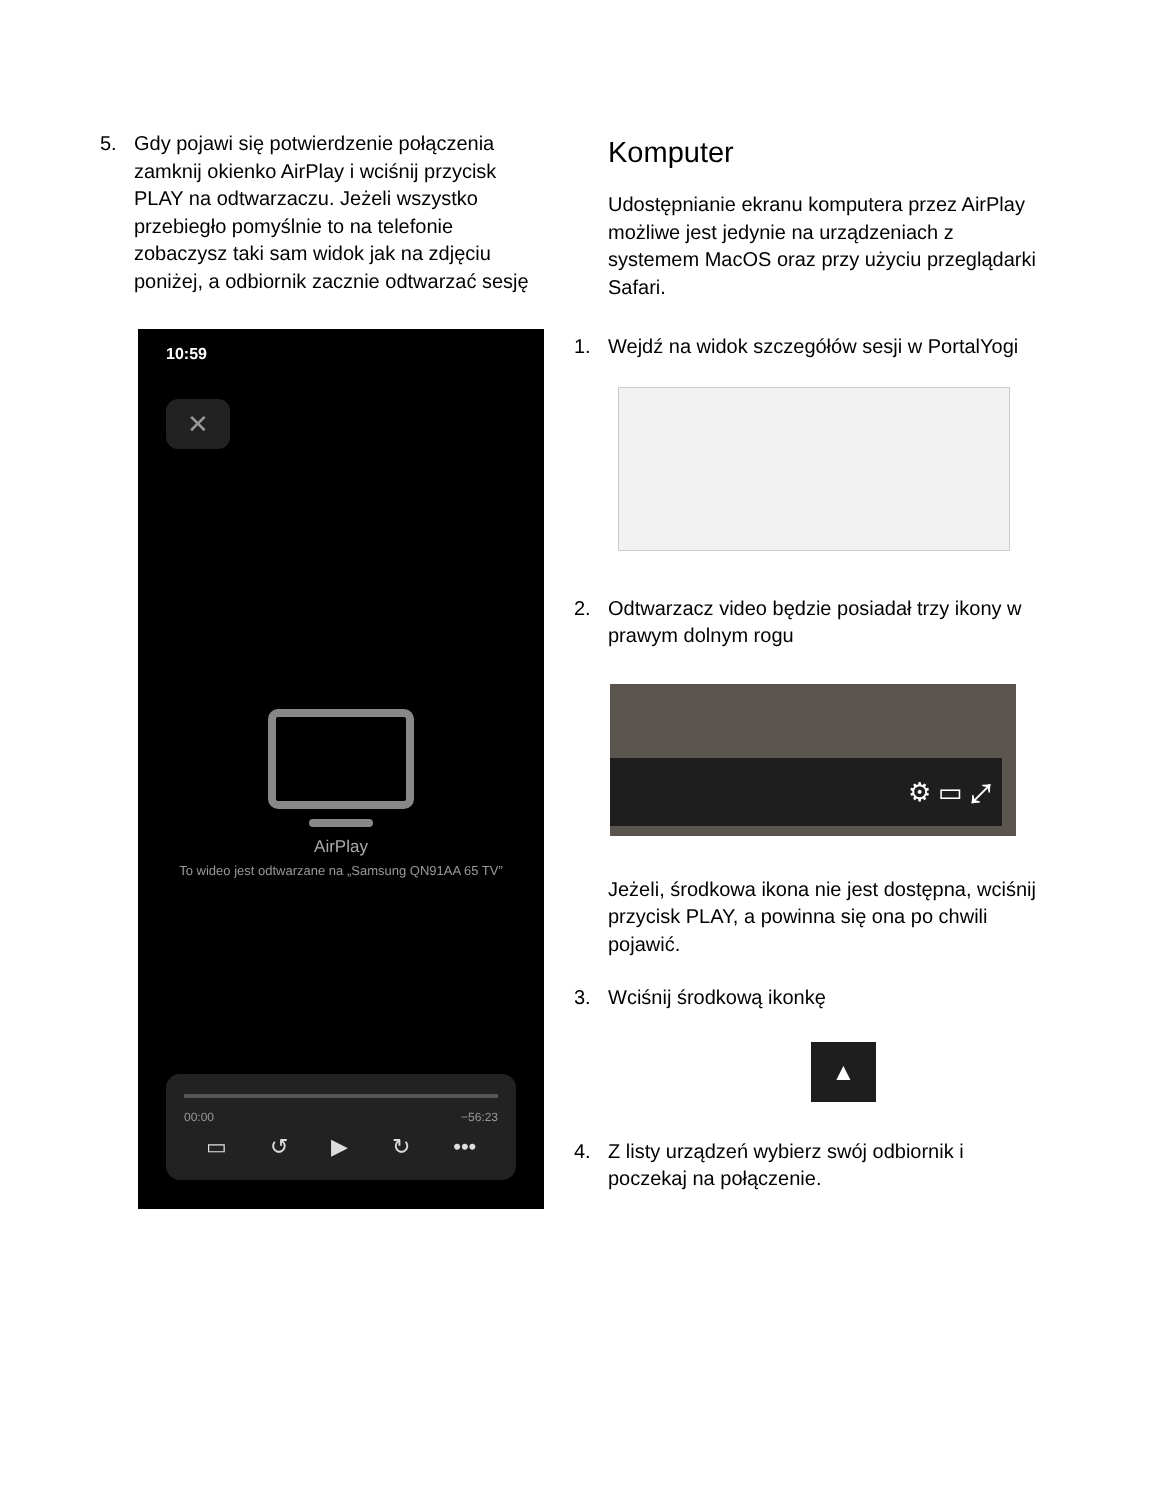5. Gdy pojawi się potwierdzenie połączenia zamknij okienko AirPlay i wciśnij przycisk PLAY na odtwarzaczu. Jeżeli wszystko przebiegło pomyślnie to na telefonie zobaczysz taki sam widok jak na zdjęciu poniżej, a odbiornik zacznie odtwarzać sesję
10:59
✕
AirPlay
To wideo jest odtwarzane na „Samsung QN91AA 65 TV”
00:00 −56:23
▭ ↺ ▶ ↻ •••
Komputer
Udostępnianie ekranu komputera przez AirPlay możliwe jest jedynie na urządzeniach z systemem MacOS oraz przy użyciu przeglądarki Safari.
1. Wejdź na widok szczegółów sesji w PortalYogi
2. Odtwarzacz video będzie posiadał trzy ikony w prawym dolnym rogu
⚙ ▭ ⤢
Jeżeli, środkowa ikona nie jest dostępna, wciśnij przycisk PLAY, a powinna się ona po chwili pojawić.
3. Wciśnij środkową ikonkę
▲
4. Z listy urządzeń wybierz swój odbiornik i poczekaj na połączenie.